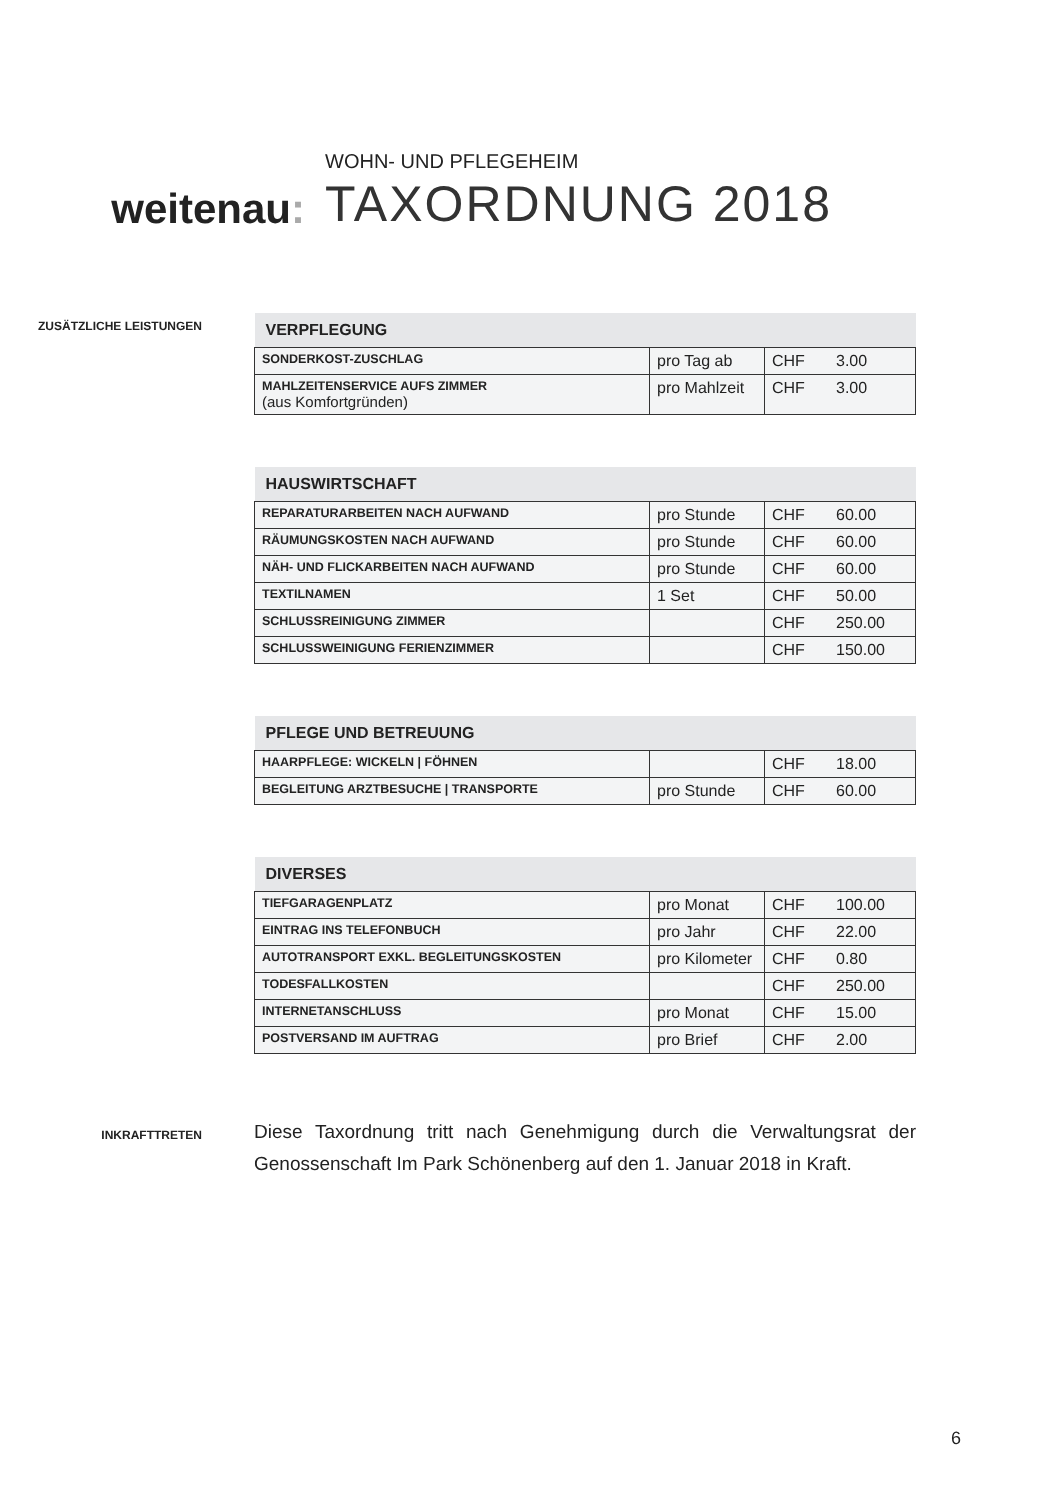weitenau:
WOHN- UND PFLEGEHEIM
TAXORDNUNG 2018
ZUSÄTZLICHE LEISTUNGEN
| VERPFLEGUNG | | | |
| --- | --- | --- | --- |
| SONDERKOST-ZUSCHLAG | pro Tag ab | CHF | 3.00 |
| MAHLZEITENSERVICE AUFS ZIMMER (aus Komfortgründen) | pro Mahlzeit | CHF | 3.00 |
| HAUSWIRTSCHAFT | | | |
| --- | --- | --- | --- |
| REPARATURARBEITEN NACH AUFWAND | pro Stunde | CHF | 60.00 |
| RÄUMUNGSKOSTEN NACH AUFWAND | pro Stunde | CHF | 60.00 |
| NÄH- UND FLICKARBEITEN NACH AUFWAND | pro Stunde | CHF | 60.00 |
| TEXTILNAMEN | 1 Set | CHF | 50.00 |
| SCHLUSSREINIGUNG ZIMMER | | CHF | 250.00 |
| SCHLUSSWEINIGUNG FERIENZIMMER | | CHF | 150.00 |
| PFLEGE UND BETREUUNG | | | |
| --- | --- | --- | --- |
| HAARPFLEGE: WICKELN / FÖHNEN | | CHF | 18.00 |
| BEGLEITUNG ARZTBESUCHE / TRANSPORTE | pro Stunde | CHF | 60.00 |
| DIVERSES | | | |
| --- | --- | --- | --- |
| TIEFGARAGENPLATZ | pro Monat | CHF | 100.00 |
| EINTRAG INS TELEFONBUCH | pro Jahr | CHF | 22.00 |
| AUTOTRANSPORT EXKL. BEGLEITUNGSKOSTEN | pro Kilometer | CHF | 0.80 |
| TODESFALLKOSTEN | | CHF | 250.00 |
| INTERNETANSCHLUSS | pro Monat | CHF | 15.00 |
| POSTVERSAND IM AUFTRAG | pro Brief | CHF | 2.00 |
INKRAFTTRETEN
Diese Taxordnung tritt nach Genehmigung durch die Verwaltungsrat der Genossenschaft Im Park Schönenberg auf den 1. Januar 2018 in Kraft.
6